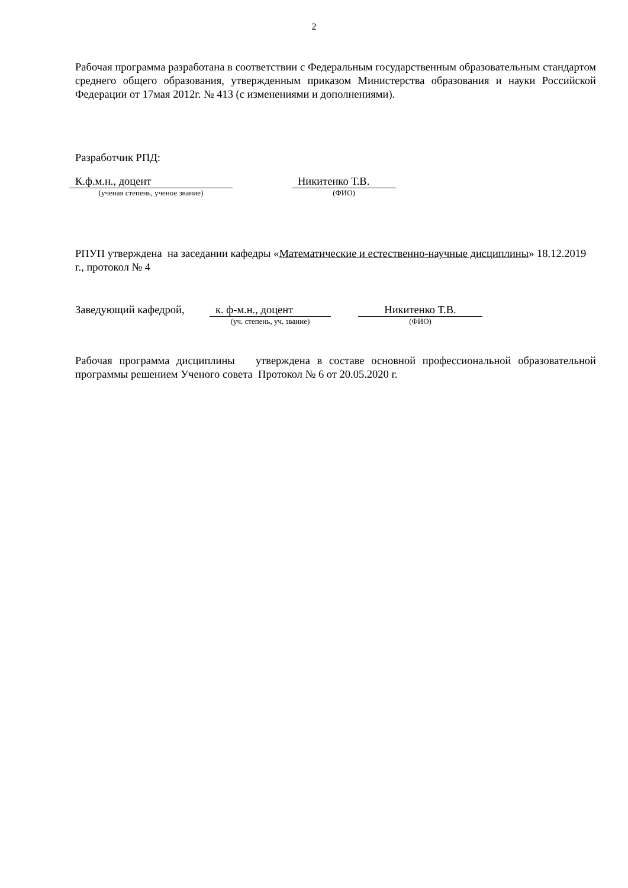2
Рабочая программа разработана в соответствии с Федеральным государственным образовательным стандартом среднего общего образования, утвержденным приказом Министерства образования и науки Российской Федерации от 17мая 2012г. № 413 (с изменениями и дополнениями).
Разработчик РПД:
К.ф.м.н., доцент
(ученая степень, ученое звание)
Никитенко Т.В.
(ФИО)
РПУП утверждена на заседании кафедры «Математические и естественно-научные дисциплины» 18.12.2019 г., протокол № 4
Заведующий кафедрой, к. ф-м.н., доцент
(уч. степень, уч. звание)
Никитенко Т.В.
(ФИО)
Рабочая программа дисциплины утверждена в составе основной профессиональной образовательной программы решением Ученого совета Протокол № 6 от 20.05.2020 г.